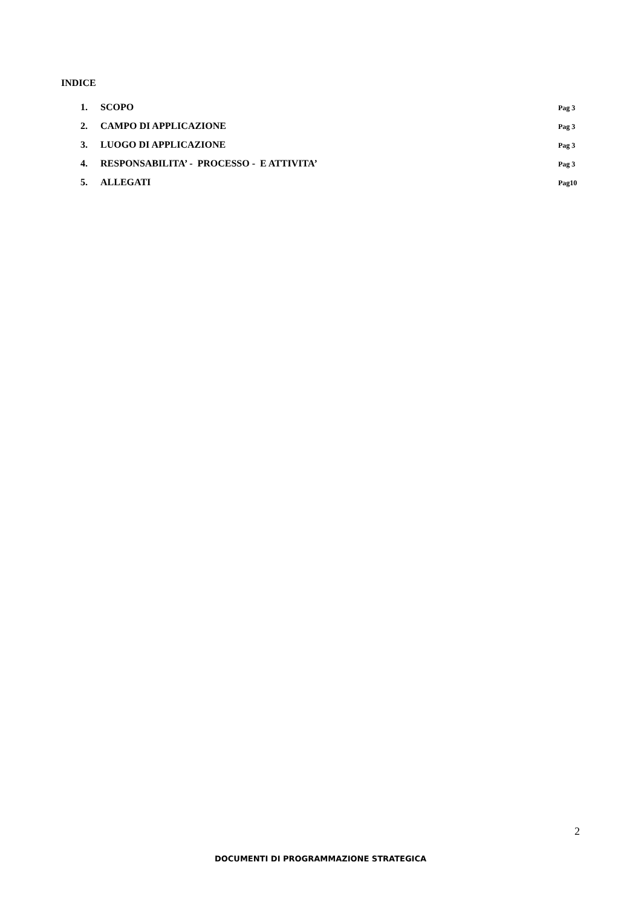INDICE
1. SCOPO Pag 3
2. CAMPO DI APPLICAZIONE Pag 3
3. LUOGO DI APPLICAZIONE Pag 3
4. RESPONSABILITA’ - PROCESSO - E ATTIVITA’ Pag 3
5. ALLEGATI Pag10
2
DOCUMENTI DI PROGRAMMAZIONE STRATEGICA